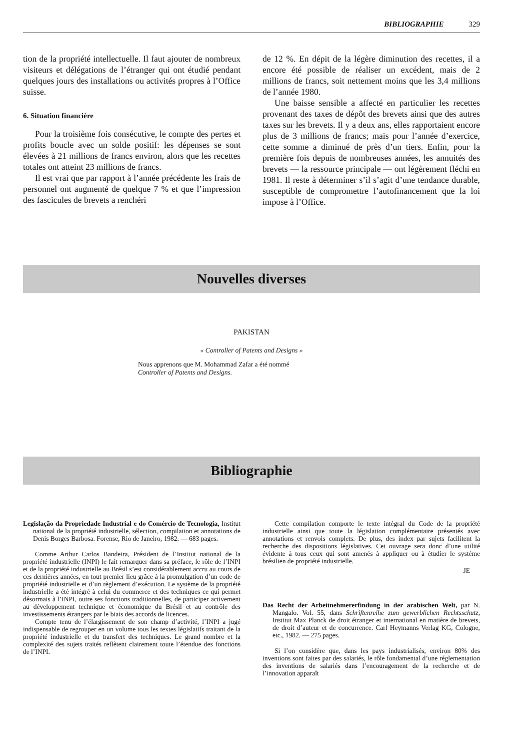BIBLIOGRAPHIE 329
tion de la propriété intellectuelle. Il faut ajouter de nombreux visiteurs et délégations de l’étranger qui ont étudié pendant quelques jours des installations ou activités propres à l’Office suisse.
6. Situation financière
Pour la troisième fois consécutive, le compte des pertes et profits boucle avec un solde positif: les dépenses se sont élevées à 21 millions de francs environ, alors que les recettes totales ont atteint 23 millions de francs.
Il est vrai que par rapport à l’année précédente les frais de personnel ont augmenté de quelque 7 % et que l’impression des fascicules de brevets a renchéri
de 12 %. En dépit de la légère diminution des recettes, il a encore été possible de réaliser un excédent, mais de 2 millions de francs, soit nettement moins que les 3,4 millions de l’année 1980.
Une baisse sensible a affecté en particulier les recettes provenant des taxes de dépôt des brevets ainsi que des autres taxes sur les brevets. Il y a deux ans, elles rapportaient encore plus de 3 millions de francs; mais pour l’année d’exercice, cette somme a diminué de près d’un tiers. Enfin, pour la première fois depuis de nombreuses années, les annuités des brevets — la ressource principale — ont légèrement fléchi en 1981. Il reste à déterminer s’il s’agit d’une tendance durable, susceptible de compromettre l’autofinancement que la loi impose à l’Office.
Nouvelles diverses
PAKISTAN
« Controller of Patents and Designs »
Nous apprenons que M. Mohammad Zafar a été nommé
Controller of Patents and Designs.
Bibliographie
Legislação da Propriedade Industrial e do Comércio de Tecnologia, Institut national de la propriété industrielle, sélection, compilation et annotations de Denis Borges Barbosa. Forense, Rio de Janeiro, 1982. — 683 pages.
Comme Arthur Carlos Bandeira, Président de l’Institut national de la propriété industrielle (INPI) le fait remarquer dans sa préface, le rôle de l’INPI et de la propriété industrielle au Brésil s’est considérablement accru au cours de ces dernières années, en tout premier lieu grâce à la promulgation d’un code de propriété industrielle et d’un règlement d’exécution. Le système de la propriété industrielle a été intégré à celui du commerce et des techniques ce qui permet désormais à l’INPI, outre ses fonctions traditionnelles, de participer activement au développement technique et économique du Brésil et au contrôle des investissements étrangers par le biais des accords de licences.
Compte tenu de l’élargissement de son champ d’activité, l’INPI a jugé indispensable de regrouper en un volume tous les textes législatifs traitant de la propriété industrielle et du transfert des techniques. Le grand nombre et la complexité des sujets traités reflètent clairement toute l’étendue des fonctions de l’INPI.
Cette compilation comporte le texte intégral du Code de la propriété industrielle ainsi que toute la législation complémentaire présentés avec annotations et renvois complets. De plus, des index par sujets facilitent la recherche des dispositions législatives. Cet ouvrage sera donc d’une utilité évidente à tous ceux qui sont amenés à appliquer ou à étudier le système brésilien de propriété industrielle.
JE
Das Recht der Arbeitnehmererfindung in der arabischen Welt, par N. Mangalo. Vol. 55, dans Schriftenreihe zum gewerblichen Rechtsschutz, Institut Max Planck de droit étranger et international en matière de brevets, de droit d’auteur et de concurrence. Carl Heymanns Verlag KG, Cologne, etc., 1982. — 275 pages.
Si l’on considère que, dans les pays industrialisés, environ 80% des inventions sont faites par des salariés, le rôle fondamental d’une réglementation des inventions de salariés dans l’encouragement de la recherche et de l’innovation apparaît